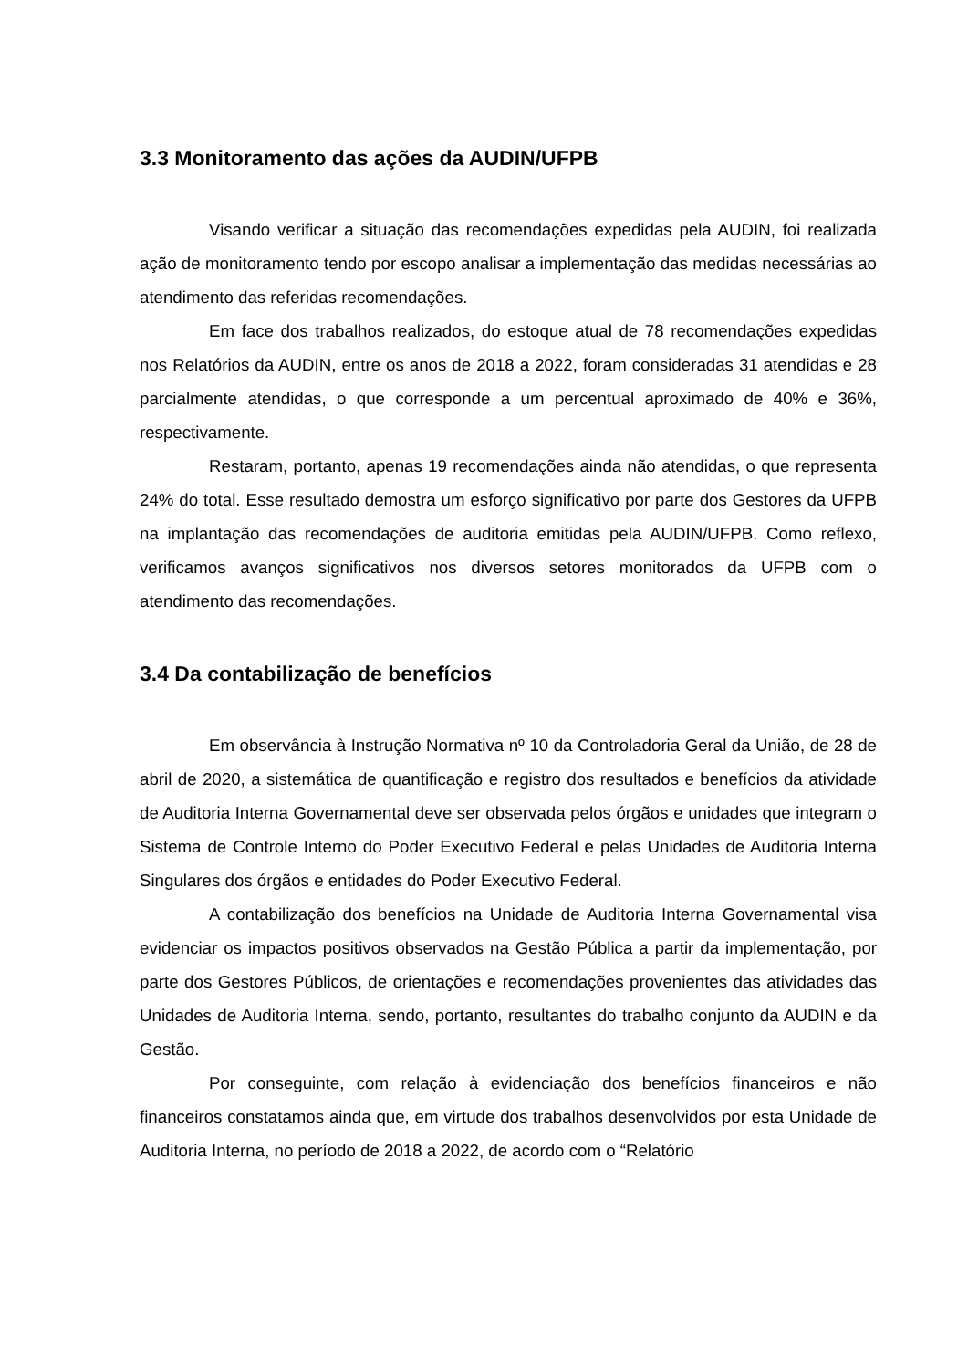3.3 Monitoramento das ações da AUDIN/UFPB
Visando verificar a situação das recomendações expedidas pela AUDIN, foi realizada ação de monitoramento tendo por escopo analisar a implementação das medidas necessárias ao atendimento das referidas recomendações.
Em face dos trabalhos realizados, do estoque atual de 78 recomendações expedidas nos Relatórios da AUDIN, entre os anos de 2018 a 2022, foram consideradas 31 atendidas e 28 parcialmente atendidas, o que corresponde a um percentual aproximado de 40% e 36%, respectivamente.
Restaram, portanto, apenas 19 recomendações ainda não atendidas, o que representa 24% do total. Esse resultado demostra um esforço significativo por parte dos Gestores da UFPB na implantação das recomendações de auditoria emitidas pela AUDIN/UFPB. Como reflexo, verificamos avanços significativos nos diversos setores monitorados da UFPB com o atendimento das recomendações.
3.4 Da contabilização de benefícios
Em observância à Instrução Normativa nº 10 da Controladoria Geral da União, de 28 de abril de 2020, a sistemática de quantificação e registro dos resultados e benefícios da atividade de Auditoria Interna Governamental deve ser observada pelos órgãos e unidades que integram o Sistema de Controle Interno do Poder Executivo Federal e pelas Unidades de Auditoria Interna Singulares dos órgãos e entidades do Poder Executivo Federal.
A contabilização dos benefícios na Unidade de Auditoria Interna Governamental visa evidenciar os impactos positivos observados na Gestão Pública a partir da implementação, por parte dos Gestores Públicos, de orientações e recomendações provenientes das atividades das Unidades de Auditoria Interna, sendo, portanto, resultantes do trabalho conjunto da AUDIN e da Gestão.
Por conseguinte, com relação à evidenciação dos benefícios financeiros e não financeiros constatamos ainda que, em virtude dos trabalhos desenvolvidos por esta Unidade de Auditoria Interna, no período de 2018 a 2022, de acordo com o “Relatório